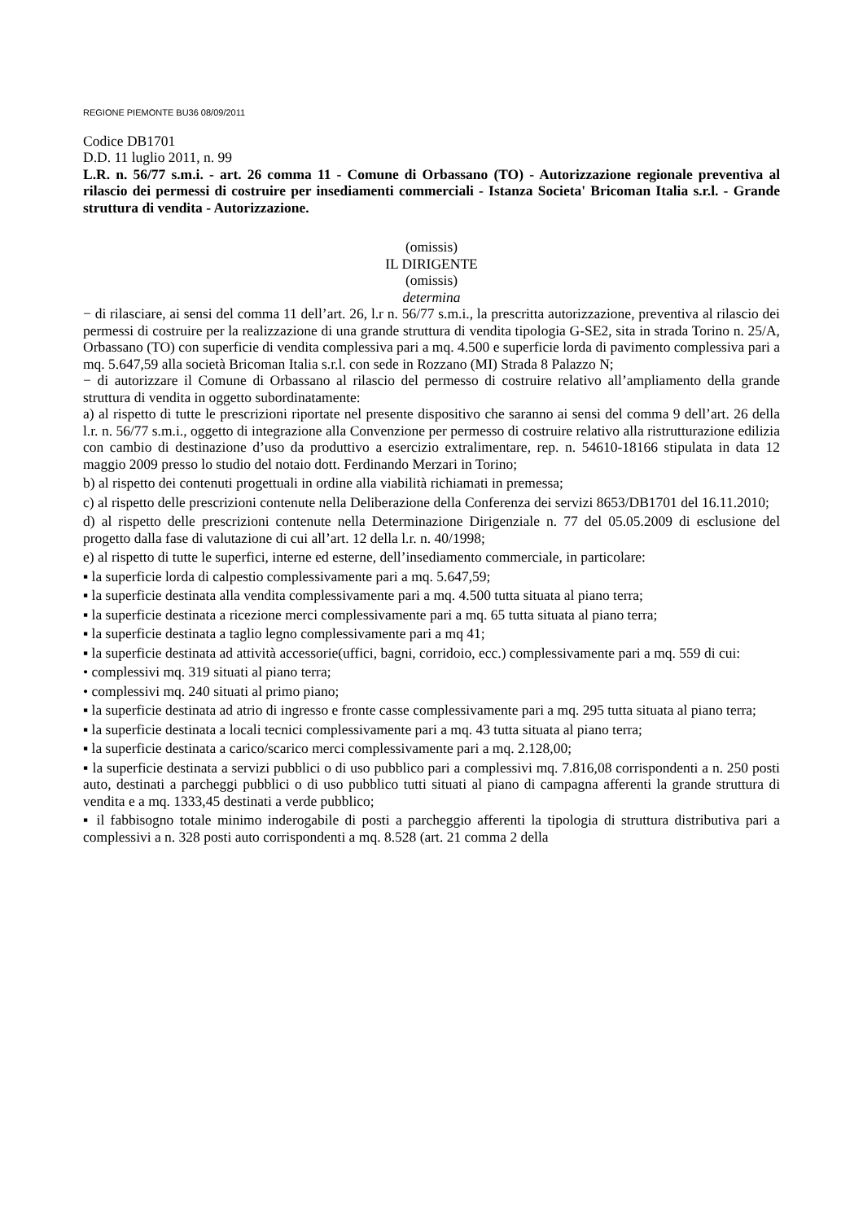REGIONE PIEMONTE BU36 08/09/2011
Codice DB1701
D.D. 11 luglio 2011, n. 99
L.R. n. 56/77 s.m.i. - art. 26 comma 11 - Comune di Orbassano (TO) - Autorizzazione regionale preventiva al rilascio dei permessi di costruire per insediamenti commerciali - Istanza Societa' Bricoman Italia s.r.l. - Grande struttura di vendita - Autorizzazione.
(omissis)
IL DIRIGENTE
(omissis)
determina
− di rilasciare, ai sensi del comma 11 dell’art. 26, l.r n. 56/77 s.m.i., la prescritta autorizzazione, preventiva al rilascio dei permessi di costruire per la realizzazione di una grande struttura di vendita tipologia G-SE2, sita in strada Torino n. 25/A, Orbassano (TO) con superficie di vendita complessiva pari a mq. 4.500 e superficie lorda di pavimento complessiva pari a mq. 5.647,59 alla società Bricoman Italia s.r.l. con sede in Rozzano (MI) Strada 8 Palazzo N;
− di autorizzare il Comune di Orbassano al rilascio del permesso di costruire relativo all’ampliamento della grande struttura di vendita in oggetto subordinatamente:
a) al rispetto di tutte le prescrizioni riportate nel presente dispositivo che saranno ai sensi del comma 9 dell’art. 26 della l.r. n. 56/77 s.m.i., oggetto di integrazione alla Convenzione per permesso di costruire relativo alla ristrutturazione edilizia con cambio di destinazione d’uso da produttivo a esercizio extralimentare, rep. n. 54610-18166 stipulata in data 12 maggio 2009 presso lo studio del notaio dott. Ferdinando Merzari in Torino;
b) al rispetto dei contenuti progettuali in ordine alla viabilità richiamati in premessa;
c) al rispetto delle prescrizioni contenute nella Deliberazione della Conferenza dei servizi 8653/DB1701 del 16.11.2010;
d) al rispetto delle prescrizioni contenute nella Determinazione Dirigenziale n. 77 del 05.05.2009 di esclusione del progetto dalla fase di valutazione di cui all’art. 12 della l.r. n. 40/1998;
e) al rispetto di tutte le superfici, interne ed esterne, dell’insediamento commerciale, in particolare:
▪ la superficie lorda di calpestio complessivamente pari a mq. 5.647,59;
▪ la superficie destinata alla vendita complessivamente pari a mq. 4.500 tutta situata al piano terra;
▪ la superficie destinata a ricezione merci complessivamente pari a mq. 65 tutta situata al piano terra;
▪ la superficie destinata a taglio legno complessivamente pari a mq 41;
▪ la superficie destinata ad attività accessorie(uffici, bagni, corridoio, ecc.) complessivamente pari a mq. 559 di cui:
• complessivi mq. 319 situati al piano terra;
• complessivi mq. 240 situati al primo piano;
▪ la superficie destinata ad atrio di ingresso e fronte casse complessivamente pari a mq. 295 tutta situata al piano terra;
▪ la superficie destinata a locali tecnici complessivamente pari a mq. 43 tutta situata al piano terra;
▪ la superficie destinata a carico/scarico merci complessivamente pari a mq. 2.128,00;
▪ la superficie destinata a servizi pubblici o di uso pubblico pari a complessivi mq. 7.816,08 corrispondenti a n. 250 posti auto, destinati a parcheggi pubblici o di uso pubblico tutti situati al piano di campagna afferenti la grande struttura di vendita e a mq. 1333,45 destinati a verde pubblico;
▪ il fabbisogno totale minimo inderogabile di posti a parcheggio afferenti la tipologia di struttura distributiva pari a complessivi a n. 328 posti auto corrispondenti a mq. 8.528 (art. 21 comma 2 della